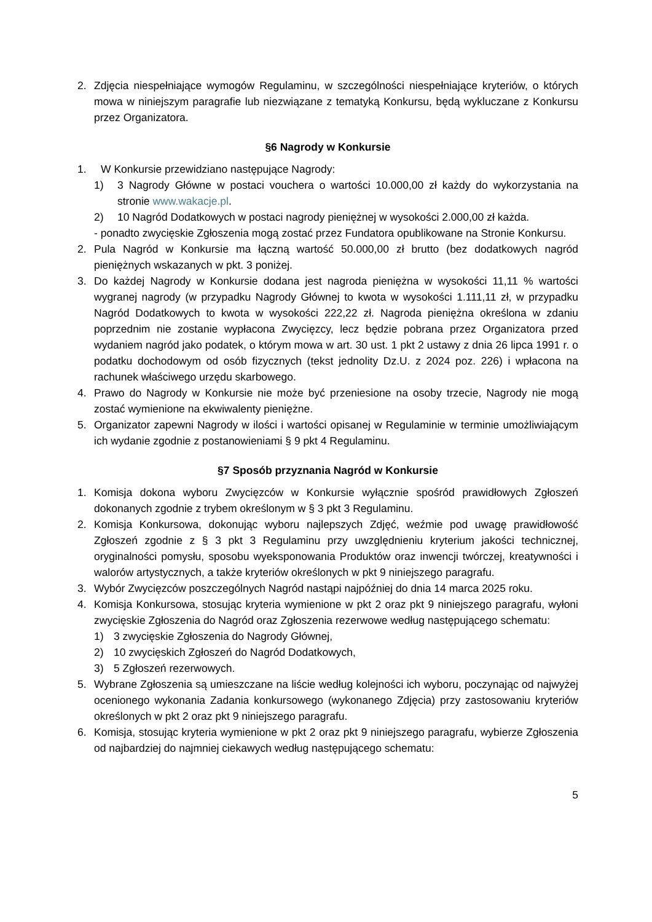2. Zdjęcia niespełniające wymogów Regulaminu, w szczególności niespełniające kryteriów, o których mowa w niniejszym paragrafie lub niezwiązane z tematyką Konkursu, będą wykluczane z Konkursu przez Organizatora.
§6 Nagrody w Konkursie
1. W Konkursie przewidziano następujące Nagrody:
1) 3 Nagrody Główne w postaci vouchera o wartości 10.000,00 zł każdy do wykorzystania na stronie www.wakacje.pl.
2) 10 Nagród Dodatkowych w postaci nagrody pieniężnej w wysokości 2.000,00 zł każda.
- ponadto zwycięskie Zgłoszenia mogą zostać przez Fundatora opublikowane na Stronie Konkursu.
2. Pula Nagród w Konkursie ma łączną wartość 50.000,00 zł brutto (bez dodatkowych nagród pieniężnych wskazanych w pkt. 3 poniżej.
3. Do każdej Nagrody w Konkursie dodana jest nagroda pieniężna w wysokości 11,11 % wartości wygranej nagrody (w przypadku Nagrody Głównej to kwota w wysokości 1.111,11 zł, w przypadku Nagród Dodatkowych to kwota w wysokości 222,22 zł. Nagroda pieniężna określona w zdaniu poprzednim nie zostanie wypłacona Zwycięzcy, lecz będzie pobrana przez Organizatora przed wydaniem nagród jako podatek, o którym mowa w art. 30 ust. 1 pkt 2 ustawy z dnia 26 lipca 1991 r. o podatku dochodowym od osób fizycznych (tekst jednolity Dz.U. z 2024 poz. 226) i wpłacona na rachunek właściwego urzędu skarbowego.
4. Prawo do Nagrody w Konkursie nie może być przeniesione na osoby trzecie, Nagrody nie mogą zostać wymienione na ekwiwalenty pieniężne.
5. Organizator zapewni Nagrody w ilości i wartości opisanej w Regulaminie w terminie umożliwiającym ich wydanie zgodnie z postanowieniami § 9 pkt 4 Regulaminu.
§7 Sposób przyznania Nagród w Konkursie
1. Komisja dokona wyboru Zwycięzców w Konkursie wyłącznie spośród prawidłowych Zgłoszeń dokonanych zgodnie z trybem określonym w § 3 pkt 3 Regulaminu.
2. Komisja Konkursowa, dokonując wyboru najlepszych Zdjęć, weźmie pod uwagę prawidłowość Zgłoszeń zgodnie z § 3 pkt 3 Regulaminu przy uwzględnieniu kryterium jakości technicznej, oryginalności pomysłu, sposobu wyeksponowania Produktów oraz inwencji twórczej, kreatywności i walorów artystycznych, a także kryteriów określonych w pkt 9 niniejszego paragrafu.
3. Wybór Zwycięzców poszczególnych Nagród nastąpi najpóźniej do dnia 14 marca 2025 roku.
4. Komisja Konkursowa, stosując kryteria wymienione w pkt 2 oraz pkt 9 niniejszego paragrafu, wyłoni zwycięskie Zgłoszenia do Nagród oraz Zgłoszenia rezerwowe według następującego schematu:
1) 3 zwycięskie Zgłoszenia do Nagrody Głównej,
2) 10 zwycięskich Zgłoszeń do Nagród Dodatkowych,
3) 5 Zgłoszeń rezerwowych.
5. Wybrane Zgłoszenia są umieszczane na liście według kolejności ich wyboru, poczynając od najwyżej ocenionego wykonania Zadania konkursowego (wykonanego Zdjęcia) przy zastosowaniu kryteriów określonych w pkt 2 oraz pkt 9 niniejszego paragrafu.
6. Komisja, stosując kryteria wymienione w pkt 2 oraz pkt 9 niniejszego paragrafu, wybierze Zgłoszenia od najbardziej do najmniej ciekawych według następującego schematu:
5